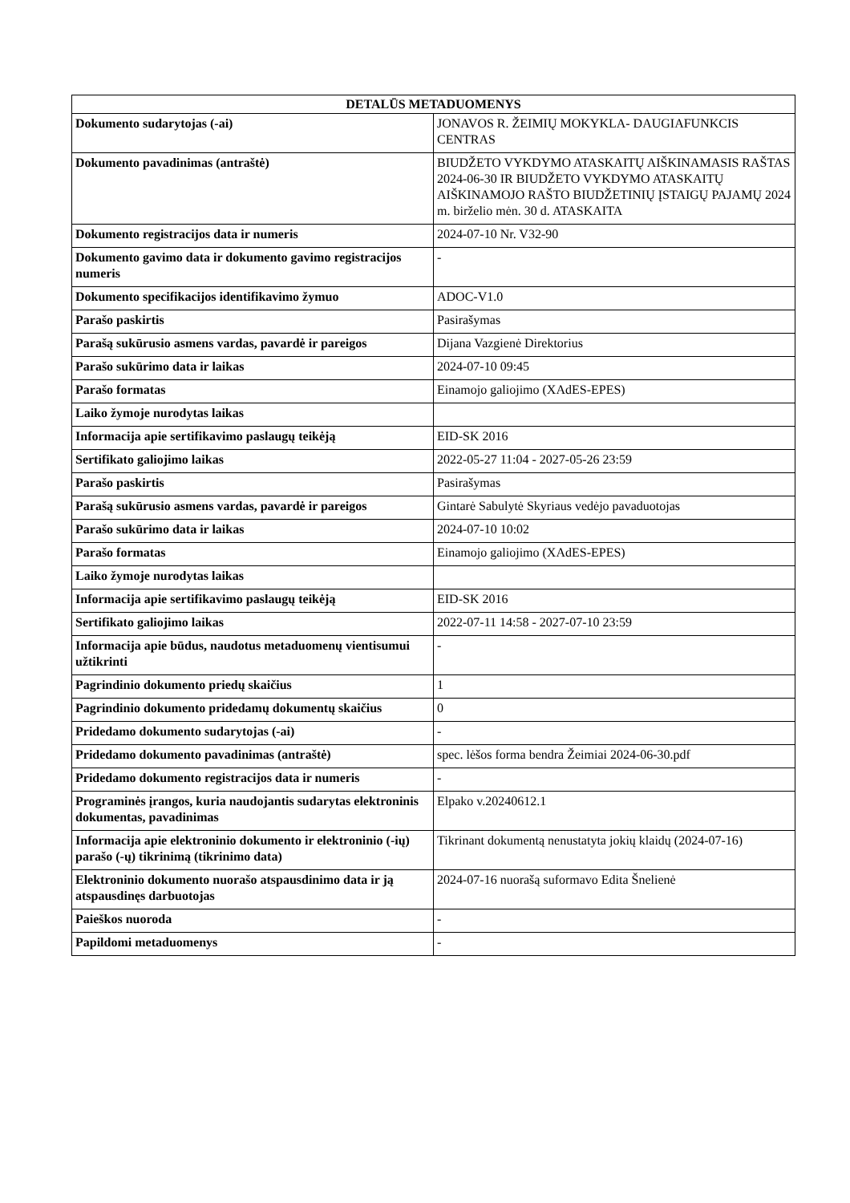| DETALŪS METADUOMENYS | |
| --- | --- |
| Dokumento sudarytojas (-ai) | JONAVOS R. ŽEIMIŲ MOKYKLA- DAUGIAFUNKCIS CENTRAS |
| Dokumento pavadinimas (antraštė) | BIUDŽETO VYKDYMO ATASKAITŲ AIŠKINAMASIS RAŠTAS 2024-06-30 IR BIUDŽETO VYKDYMO ATASKAITŲ AIŠKINAMOJO RAŠTO BIUDŽETINIŲ ĮSTAIGŲ PAJAMŲ 2024 m. birželio mėn. 30 d. ATASKAITA |
| Dokumento registracijos data ir numeris | 2024-07-10 Nr. V32-90 |
| Dokumento gavimo data ir dokumento gavimo registracijos numeris | - |
| Dokumento specifikacijos identifikavimo žymuo | ADOC-V1.0 |
| Parašo paskirtis | Pasirašymas |
| Parašą sukūrusio asmens vardas, pavardė ir pareigos | Dijana Vazgienė Direktorius |
| Parašo sukūrimo data ir laikas | 2024-07-10 09:45 |
| Parašo formatas | Einamojo galiojimo (XAdES-EPES) |
| Laiko žymoje nurodytas laikas | |
| Informacija apie sertifikavimo paslaugų teikėją | EID-SK 2016 |
| Sertifikato galiojimo laikas | 2022-05-27 11:04 - 2027-05-26 23:59 |
| Parašo paskirtis | Pasirašymas |
| Parašą sukūrusio asmens vardas, pavardė ir pareigos | Gintarė Sabulytė Skyriaus vedėjo pavaduotojas |
| Parašo sukūrimo data ir laikas | 2024-07-10 10:02 |
| Parašo formatas | Einamojo galiojimo (XAdES-EPES) |
| Laiko žymoje nurodytas laikas | |
| Informacija apie sertifikavimo paslaugų teikėją | EID-SK 2016 |
| Sertifikato galiojimo laikas | 2022-07-11 14:58 - 2027-07-10 23:59 |
| Informacija apie būdus, naudotus metaduomenų vientisumui užtikrinti | - |
| Pagrindinio dokumento priedų skaičius | 1 |
| Pagrindinio dokumento pridedamų dokumentų skaičius | 0 |
| Pridedamo dokumento sudarytojas (-ai) | - |
| Pridedamo dokumento pavadinimas (antraštė) | spec. lėšos forma bendra Žeimiai 2024-06-30.pdf |
| Pridedamo dokumento registracijos data ir numeris | - |
| Programinės įrangos, kuria naudojantis sudarytas elektroninis dokumentas, pavadinimas | Elpako v.20240612.1 |
| Informacija apie elektroninio dokumento ir elektroninio (-ių) parašo (-ų) tikrinimą (tikrinimo data) | Tikrinant dokumentą nenustatyta jokių klaidų (2024-07-16) |
| Elektroninio dokumento nuorašo atspausdinimo data ir ją atspausdinęs darbuotojas | 2024-07-16 nuorašą suformavo Edita Šnelienė |
| Paieškos nuoroda | - |
| Papildomi metaduomenys | - |